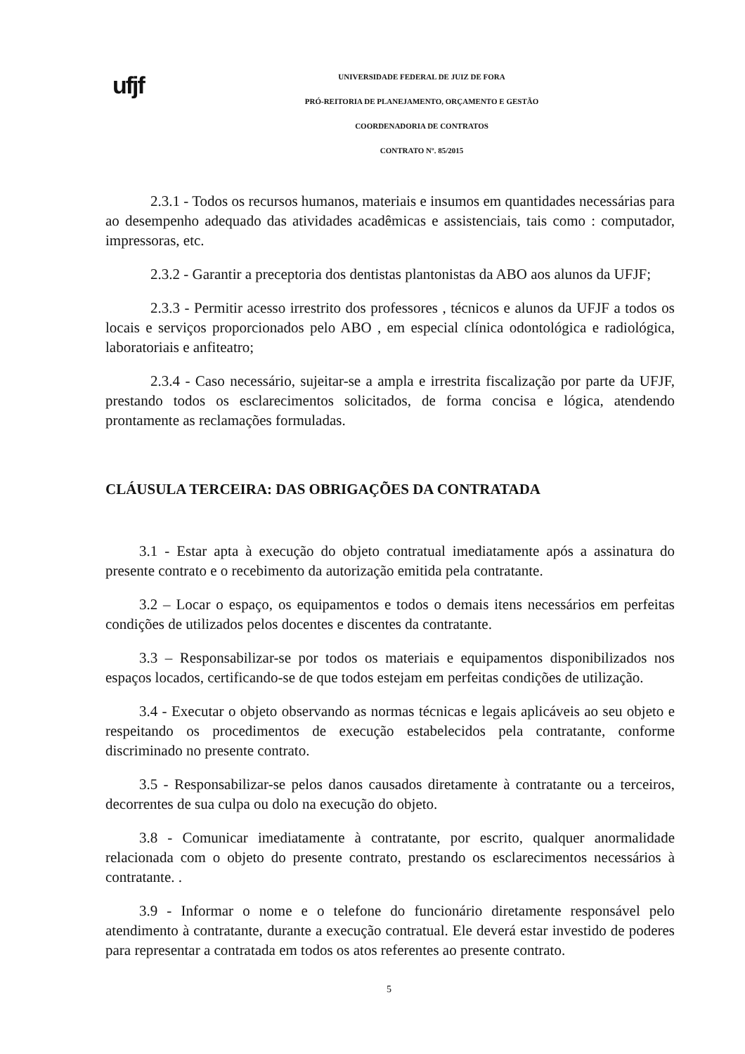ufjf
UNIVERSIDADE FEDERAL DE JUIZ DE FORA
PRÓ-REITORIA DE PLANEJAMENTO, ORÇAMENTO E GESTÃO
COORDENADORIA DE CONTRATOS
CONTRATO Nº. 85/2015
2.3.1 - Todos os recursos humanos, materiais e insumos em quantidades necessárias para ao desempenho adequado das atividades acadêmicas e assistenciais, tais como : computador, impressoras, etc.
2.3.2 - Garantir a preceptoria dos dentistas plantonistas da ABO aos alunos da UFJF;
2.3.3 - Permitir acesso irrestrito dos professores , técnicos e alunos da UFJF a todos os locais e serviços proporcionados pelo ABO , em especial clínica odontológica e radiológica, laboratoriais e anfiteatro;
2.3.4 - Caso necessário, sujeitar-se a ampla e irrestrita fiscalização por parte da UFJF, prestando todos os esclarecimentos solicitados, de forma concisa e lógica, atendendo prontamente as reclamações formuladas.
CLÁUSULA TERCEIRA: DAS OBRIGAÇÕES DA CONTRATADA
3.1 - Estar apta à execução do objeto contratual imediatamente após a assinatura do presente contrato e o recebimento da autorização emitida pela contratante.
3.2 – Locar o espaço, os equipamentos e todos o demais itens necessários em perfeitas condições de utilizados pelos docentes e discentes da contratante.
3.3 – Responsabilizar-se por todos os materiais e equipamentos disponibilizados nos espaços locados, certificando-se de que todos estejam em perfeitas condições de utilização.
3.4 - Executar o objeto observando as normas técnicas e legais aplicáveis ao seu objeto e respeitando os procedimentos de execução estabelecidos pela contratante, conforme discriminado no presente contrato.
3.5 - Responsabilizar-se pelos danos causados diretamente à contratante ou a terceiros, decorrentes de sua culpa ou dolo na execução do objeto.
3.8 - Comunicar imediatamente à contratante, por escrito, qualquer anormalidade relacionada com o objeto do presente contrato, prestando os esclarecimentos necessários à contratante. .
3.9 - Informar o nome e o telefone do funcionário diretamente responsável pelo atendimento à contratante, durante a execução contratual. Ele deverá estar investido de poderes para representar a contratada em todos os atos referentes ao presente contrato.
5